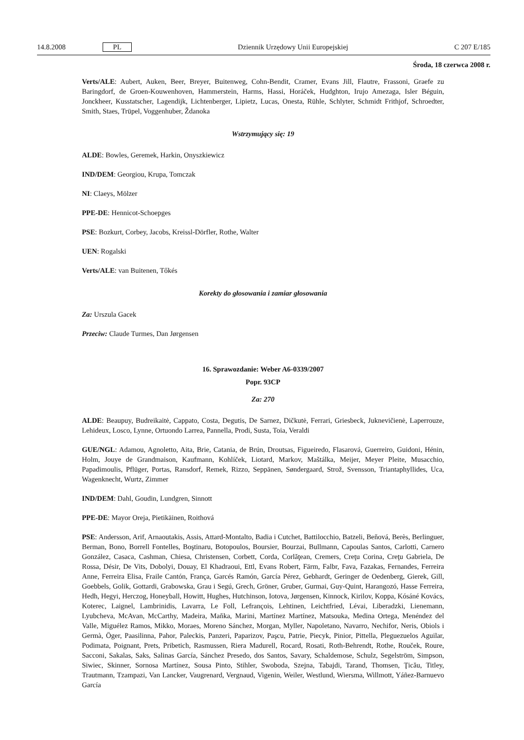14.8.2008 PL Dziennik Urzędowy Unii Europejskiej C 207 E/185
Środa, 18 czerwca 2008 r.
Verts/ALE: Aubert, Auken, Beer, Breyer, Buitenweg, Cohn-Bendit, Cramer, Evans Jill, Flautre, Frassoni, Graefe zu Baringdorf, de Groen-Kouwenhoven, Hammerstein, Harms, Hassi, Horáček, Hudghton, Irujo Amezaga, Isler Béguin, Jonckheer, Kusstatscher, Lagendijk, Lichtenberger, Lipietz, Lucas, Onesta, Rühle, Schlyter, Schmidt Frithjof, Schroedter, Smith, Staes, Trüpel, Voggenhuber, Ždanoka
Wstrzymujący się: 19
ALDE: Bowles, Geremek, Harkin, Onyszkiewicz
IND/DEM: Georgiou, Krupa, Tomczak
NI: Claeys, Mölzer
PPE-DE: Hennicot-Schoepges
PSE: Bozkurt, Corbey, Jacobs, Kreissl-Dörfler, Rothe, Walter
UEN: Rogalski
Verts/ALE: van Buitenen, Tőkés
Korekty do głosowania i zamiar głosowania
Za: Urszula Gacek
Przeciw: Claude Turmes, Dan Jørgensen
16. Sprawozdanie: Weber A6-0339/2007
Popr. 93CP
Za: 270
ALDE: Beaupuy, Budreikaitė, Cappato, Costa, Degutis, De Sarnez, Dičkutė, Ferrari, Griesbeck, Juknevičienė, Laperrouze, Lehideux, Losco, Lynne, Ortuondo Larrea, Pannella, Prodi, Susta, Toia, Veraldi
GUE/NGL: Adamou, Agnoletto, Aita, Brie, Catania, de Brún, Droutsas, Figueiredo, Flasarová, Guerreiro, Guidoni, Hénin, Holm, Jouye de Grandmaison, Kaufmann, Kohlíček, Liotard, Markov, Maštálka, Meijer, Meyer Pleite, Musacchio, Papadimoulis, Pflüger, Portas, Ransdorf, Remek, Rizzo, Seppänen, Søndergaard, Strož, Svensson, Triantaphyllides, Uca, Wagenknecht, Wurtz, Zimmer
IND/DEM: Dahl, Goudin, Lundgren, Sinnott
PPE-DE: Mayor Oreja, Pietikäinen, Roithová
PSE: Andersson, Arif, Arnaoutakis, Assis, Attard-Montalto, Badia i Cutchet, Battilocchio, Batzeli, Beňová, Berès, Berlinguer, Berman, Bono, Borrell Fontelles, Boştinaru, Botopoulos, Boursier, Bourzai, Bullmann, Capoulas Santos, Carlotti, Carnero González, Casaca, Cashman, Chiesa, Christensen, Corbett, Corda, Corlăţean, Cremers, Creţu Corina, Creţu Gabriela, De Rossa, Désir, De Vits, Dobolyi, Douay, El Khadraoui, Ettl, Evans Robert, Färm, Falbr, Fava, Fazakas, Fernandes, Ferreira Anne, Ferreira Elisa, Fraile Cantón, França, Garcés Ramón, García Pérez, Gebhardt, Geringer de Oedenberg, Gierek, Gill, Goebbels, Golik, Gottardi, Grabowska, Grau i Segú, Grech, Gröner, Gruber, Gurmai, Guy-Quint, Harangozó, Hasse Ferreira, Hedh, Hegyi, Herczog, Honeyball, Howitt, Hughes, Hutchinson, Iotova, Jørgensen, Kinnock, Kirilov, Koppa, Kósáné Kovács, Koterec, Laignel, Lambrinidis, Lavarra, Le Foll, Lefrançois, Lehtinen, Leichtfried, Lévai, Liberadzki, Lienemann, Lyubcheva, McAvan, McCarthy, Madeira, Maňka, Marini, Martínez Martínez, Matsouka, Medina Ortega, Menéndez del Valle, Miguélez Ramos, Mikko, Moraes, Moreno Sánchez, Morgan, Myller, Napoletano, Navarro, Nechifor, Neris, Obiols i Germà, Öger, Paasilinna, Pahor, Paleckis, Panzeri, Paparizov, Paşcu, Patrie, Piecyk, Pinior, Pittella, Pleguezuelos Aguilar, Podimata, Poignant, Prets, Pribetich, Rasmussen, Riera Madurell, Rocard, Rosati, Roth-Behrendt, Rothe, Rouček, Roure, Sacconi, Sakalas, Saks, Salinas García, Sánchez Presedo, dos Santos, Savary, Schaldemose, Schulz, Segelström, Simpson, Siwiec, Skinner, Sornosa Martínez, Sousa Pinto, Stihler, Swoboda, Szejna, Tabajdi, Tarand, Thomsen, Ţicău, Titley, Trautmann, Tzampazi, Van Lancker, Vaugrenard, Vergnaud, Vigenin, Weiler, Westlund, Wiersma, Willmott, Yáñez-Barnuevo García